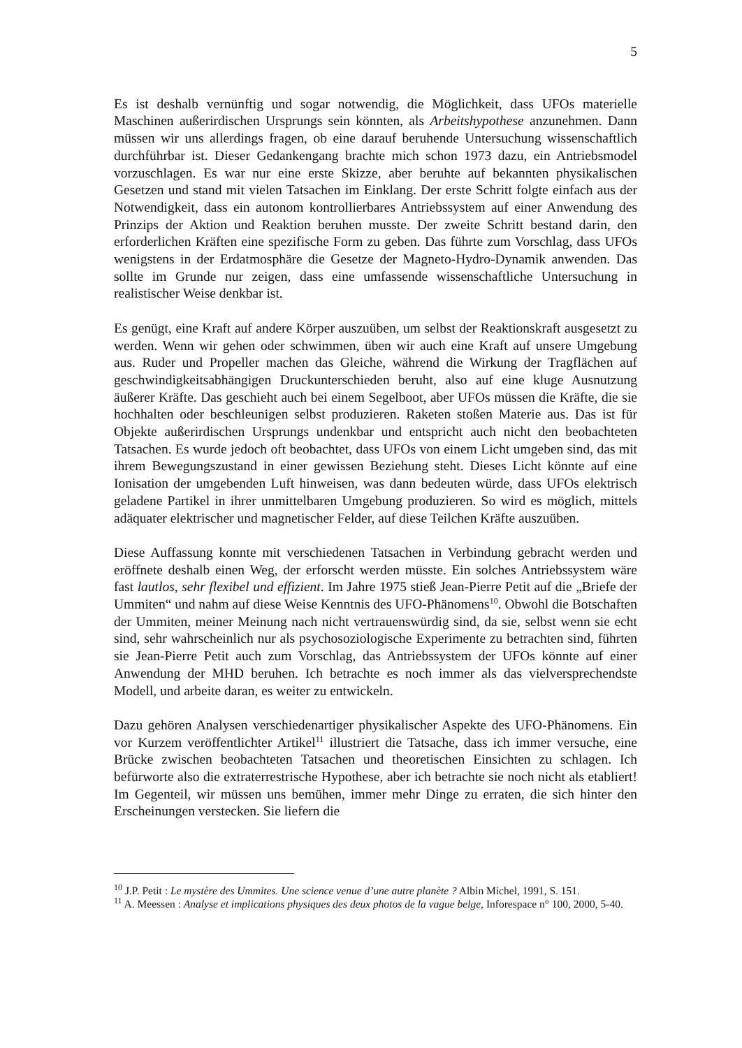5
Es ist deshalb vernünftig und sogar notwendig, die Möglichkeit, dass UFOs materielle Maschinen außerirdischen Ursprungs sein könnten, als Arbeitshypothese anzunehmen. Dann müssen wir uns allerdings fragen, ob eine darauf beruhende Untersuchung wissenschaftlich durchführbar ist. Dieser Gedankengang brachte mich schon 1973 dazu, ein Antriebsmodel vorzuschlagen. Es war nur eine erste Skizze, aber beruhte auf bekannten physikalischen Gesetzen und stand mit vielen Tatsachen im Einklang. Der erste Schritt folgte einfach aus der Notwendigkeit, dass ein autonom kontrollierbares Antriebssystem auf einer Anwendung des Prinzips der Aktion und Reaktion beruhen musste. Der zweite Schritt bestand darin, den erforderlichen Kräften eine spezifische Form zu geben. Das führte zum Vorschlag, dass UFOs wenigstens in der Erdatmosphäre die Gesetze der Magneto-Hydro-Dynamik anwenden. Das sollte im Grunde nur zeigen, dass eine umfassende wissenschaftliche Untersuchung in realistischer Weise denkbar ist.
Es genügt, eine Kraft auf andere Körper auszuüben, um selbst der Reaktionskraft ausgesetzt zu werden. Wenn wir gehen oder schwimmen, üben wir auch eine Kraft auf unsere Umgebung aus. Ruder und Propeller machen das Gleiche, während die Wirkung der Tragflächen auf geschwindigkeitsabhängigen Druckunterschieden beruht, also auf eine kluge Ausnutzung äußerer Kräfte. Das geschieht auch bei einem Segelboot, aber UFOs müssen die Kräfte, die sie hochhalten oder beschleunigen selbst produzieren. Raketen stoßen Materie aus. Das ist für Objekte außerirdischen Ursprungs undenkbar und entspricht auch nicht den beobachteten Tatsachen. Es wurde jedoch oft beobachtet, dass UFOs von einem Licht umgeben sind, das mit ihrem Bewegungszustand in einer gewissen Beziehung steht. Dieses Licht könnte auf eine Ionisation der umgebenden Luft hinweisen, was dann bedeuten würde, dass UFOs elektrisch geladene Partikel in ihrer unmittelbaren Umgebung produzieren. So wird es möglich, mittels adäquater elektrischer und magnetischer Felder, auf diese Teilchen Kräfte auszuüben.
Diese Auffassung konnte mit verschiedenen Tatsachen in Verbindung gebracht werden und eröffnete deshalb einen Weg, der erforscht werden müsste. Ein solches Antriebssystem wäre fast lautlos, sehr flexibel und effizient. Im Jahre 1975 stieß Jean-Pierre Petit auf die „Briefe der Ummiten“ und nahm auf diese Weise Kenntnis des UFO-Phänomens<sup>10</sup>. Obwohl die Botschaften der Ummiten, meiner Meinung nach nicht vertrauenswürdig sind, da sie, selbst wenn sie echt sind, sehr wahrscheinlich nur als psychosoziologische Experimente zu betrachten sind, führten sie Jean-Pierre Petit auch zum Vorschlag, das Antriebssystem der UFOs könnte auf einer Anwendung der MHD beruhen. Ich betrachte es noch immer als das vielversprechendste Modell, und arbeite daran, es weiter zu entwickeln.
Dazu gehören Analysen verschiedenartiger physikalischer Aspekte des UFO-Phänomens. Ein vor Kurzem veröffentlichter Artikel<sup>11</sup> illustriert die Tatsache, dass ich immer versuche, eine Brücke zwischen beobachteten Tatsachen und theoretischen Einsichten zu schlagen. Ich befürworte also die extraterrestrische Hypothese, aber ich betrachte sie noch nicht als etabliert! Im Gegenteil, wir müssen uns bemühen, immer mehr Dinge zu erraten, die sich hinter den Erscheinungen verstecken. Sie liefern die
<sup>10</sup> J.P. Petit : Le mystère des Ummites. Une science venue d’une autre planète ? Albin Michel, 1991, S. 151.
<sup>11</sup> A. Meessen : Analyse et implications physiques des deux photos de la vague belge, Inforespace n° 100, 2000, 5-40.